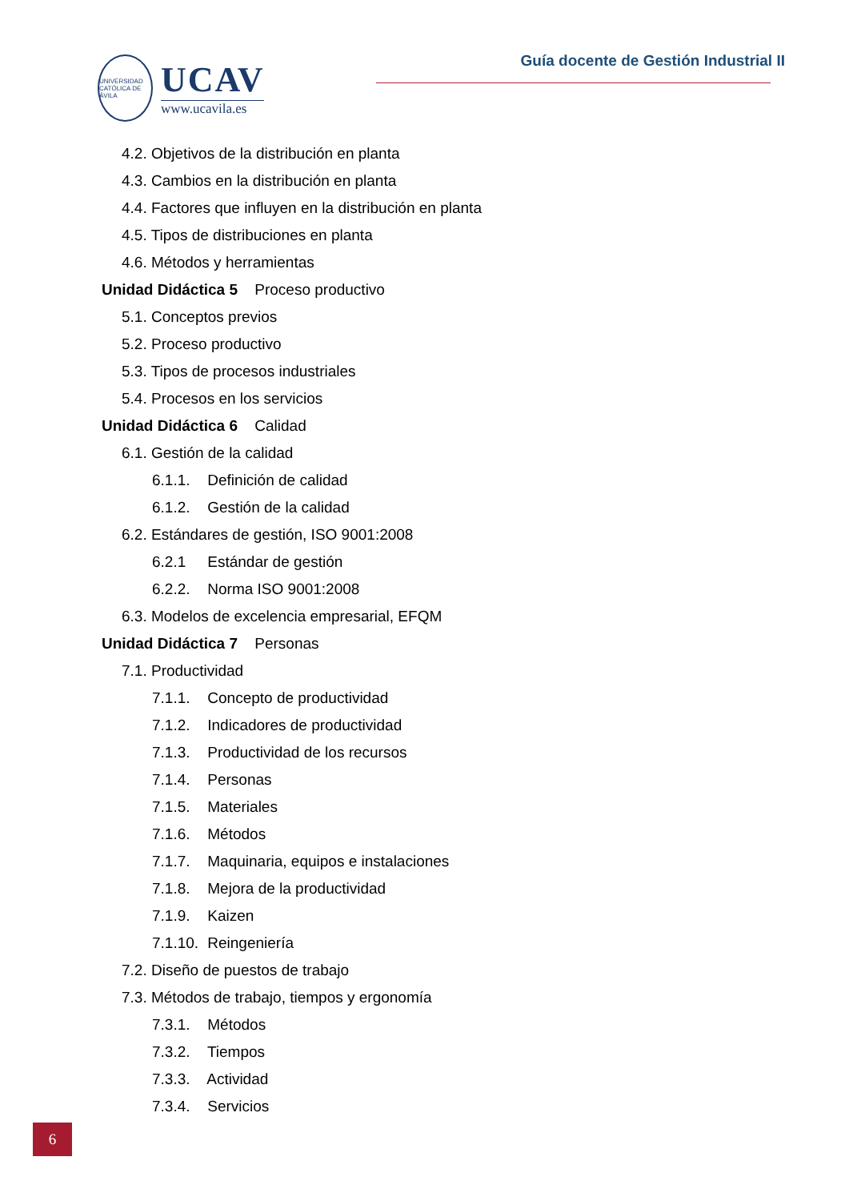UNIVERSIDAD CATÓLICA DE ÁVILA
UCAV
www.ucavila.es
Guía docente de Gestión Industrial II
4.2. Objetivos de la distribución en planta
4.3. Cambios en la distribución en planta
4.4. Factores que influyen en la distribución en planta
4.5. Tipos de distribuciones en planta
4.6. Métodos y herramientas
Unidad Didáctica 5 Proceso productivo
5.1. Conceptos previos
5.2. Proceso productivo
5.3. Tipos de procesos industriales
5.4. Procesos en los servicios
Unidad Didáctica 6 Calidad
6.1. Gestión de la calidad
6.1.1. Definición de calidad
6.1.2. Gestión de la calidad
6.2. Estándares de gestión, ISO 9001:2008
6.2.1 Estándar de gestión
6.2.2. Norma ISO 9001:2008
6.3. Modelos de excelencia empresarial, EFQM
Unidad Didáctica 7 Personas
7.1. Productividad
7.1.1. Concepto de productividad
7.1.2. Indicadores de productividad
7.1.3. Productividad de los recursos
7.1.4. Personas
7.1.5. Materiales
7.1.6. Métodos
7.1.7. Maquinaria, equipos e instalaciones
7.1.8. Mejora de la productividad
7.1.9. Kaizen
7.1.10. Reingeniería
7.2. Diseño de puestos de trabajo
7.3. Métodos de trabajo, tiempos y ergonomía
7.3.1. Métodos
7.3.2. Tiempos
7.3.3. Actividad
7.3.4. Servicios
6